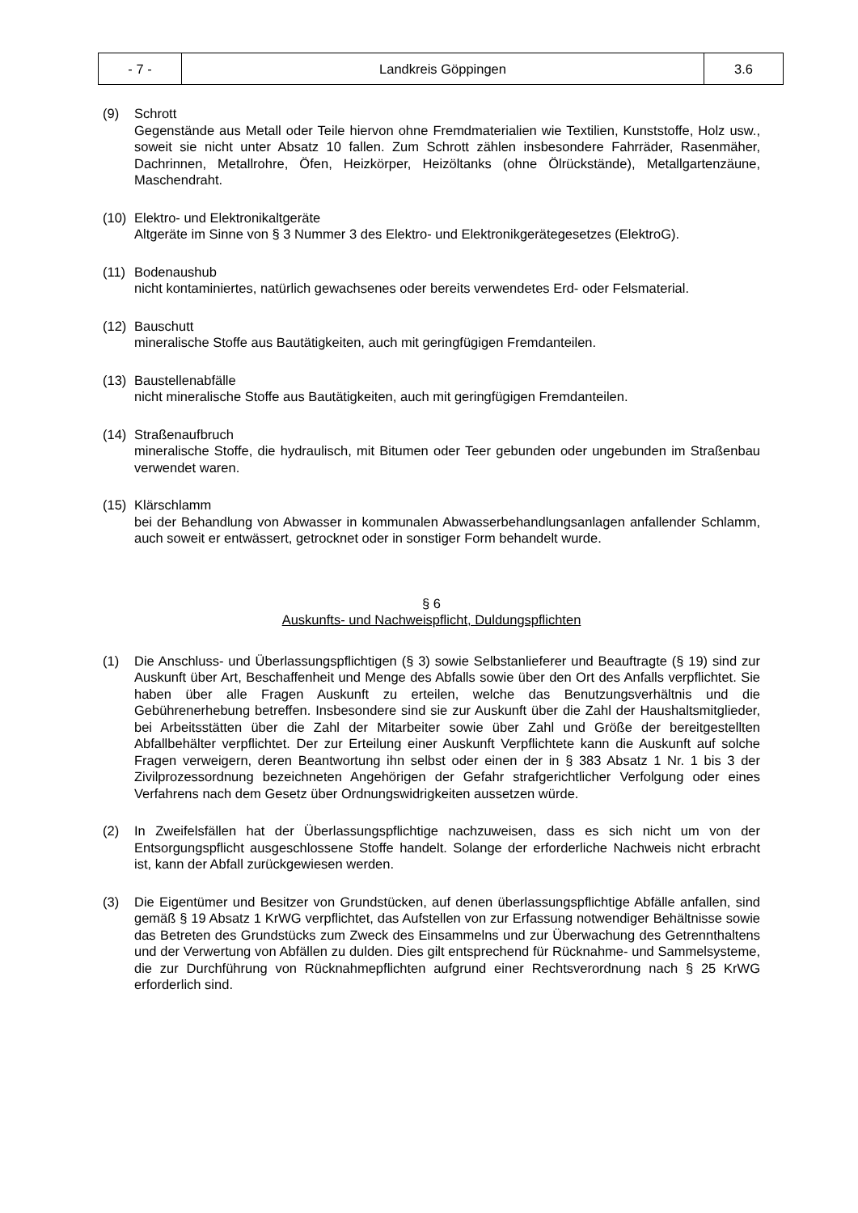| - 7 - | Landkreis Göppingen | 3.6 |
(9) Schrott
Gegenstände aus Metall oder Teile hiervon ohne Fremdmaterialien wie Textilien, Kunststoffe, Holz usw., soweit sie nicht unter Absatz 10 fallen. Zum Schrott zählen insbesondere Fahrräder, Rasenmäher, Dachrinnen, Metallrohre, Öfen, Heizkörper, Heizöltanks (ohne Ölrückstände), Metallgartenzäune, Maschendraht.
(10)
Elektro- und Elektronikaltgeräte
Altgeräte im Sinne von § 3 Nummer 3 des Elektro- und Elektronikgerätegesetzes (ElektroG).
(11)
Bodenaushub
nicht kontaminiertes, natürlich gewachsenes oder bereits verwendetes Erd- oder Felsmaterial.
(12)
Bauschutt
mineralische Stoffe aus Bautätigkeiten, auch mit geringfügigen Fremdanteilen.
(13)
Baustellenabfälle
nicht mineralische Stoffe aus Bautätigkeiten, auch mit geringfügigen Fremdanteilen.
(14)
Straßenaufbruch
mineralische Stoffe, die hydraulisch, mit Bitumen oder Teer gebunden oder ungebunden im Straßenbau verwendet waren.
(15)
Klärschlamm
bei der Behandlung von Abwasser in kommunalen Abwasserbehandlungsanlagen anfallender Schlamm, auch soweit er entwässert, getrocknet oder in sonstiger Form behandelt wurde.
§ 6
Auskunfts- und Nachweispflicht, Duldungspflichten
(1) Die Anschluss- und Überlassungspflichtigen (§ 3) sowie Selbstanlieferer und Beauftragte (§ 19) sind zur Auskunft über Art, Beschaffenheit und Menge des Abfalls sowie über den Ort des Anfalls verpflichtet. Sie haben über alle Fragen Auskunft zu erteilen, welche das Benutzungsverhältnis und die Gebührenerhebung betreffen. Insbesondere sind sie zur Auskunft über die Zahl der Haushaltsmitglieder, bei Arbeitsstätten über die Zahl der Mitarbeiter sowie über Zahl und Größe der bereitgestellten Abfallbehälter verpflichtet. Der zur Erteilung einer Auskunft Verpflichtete kann die Auskunft auf solche Fragen verweigern, deren Beantwortung ihn selbst oder einen der in § 383 Absatz 1 Nr. 1 bis 3 der Zivilprozessordnung bezeichneten Angehörigen der Gefahr strafgerichtlicher Verfolgung oder eines Verfahrens nach dem Gesetz über Ordnungswidrigkeiten aussetzen würde.
(2) In Zweifelsfällen hat der Überlassungspflichtige nachzuweisen, dass es sich nicht um von der Entsorgungspflicht ausgeschlossene Stoffe handelt. Solange der erforderliche Nachweis nicht erbracht ist, kann der Abfall zurückgewiesen werden.
(3) Die Eigentümer und Besitzer von Grundstücken, auf denen überlassungspflichtige Abfälle anfallen, sind gemäß § 19 Absatz 1 KrWG verpflichtet, das Aufstellen von zur Erfassung notwendiger Behältnisse sowie das Betreten des Grundstücks zum Zweck des Einsammelns und zur Überwachung des Getrennthaltens und der Verwertung von Abfällen zu dulden. Dies gilt entsprechend für Rücknahme- und Sammelsysteme, die zur Durchführung von Rücknahmepflichten aufgrund einer Rechtsverordnung nach § 25 KrWG erforderlich sind.